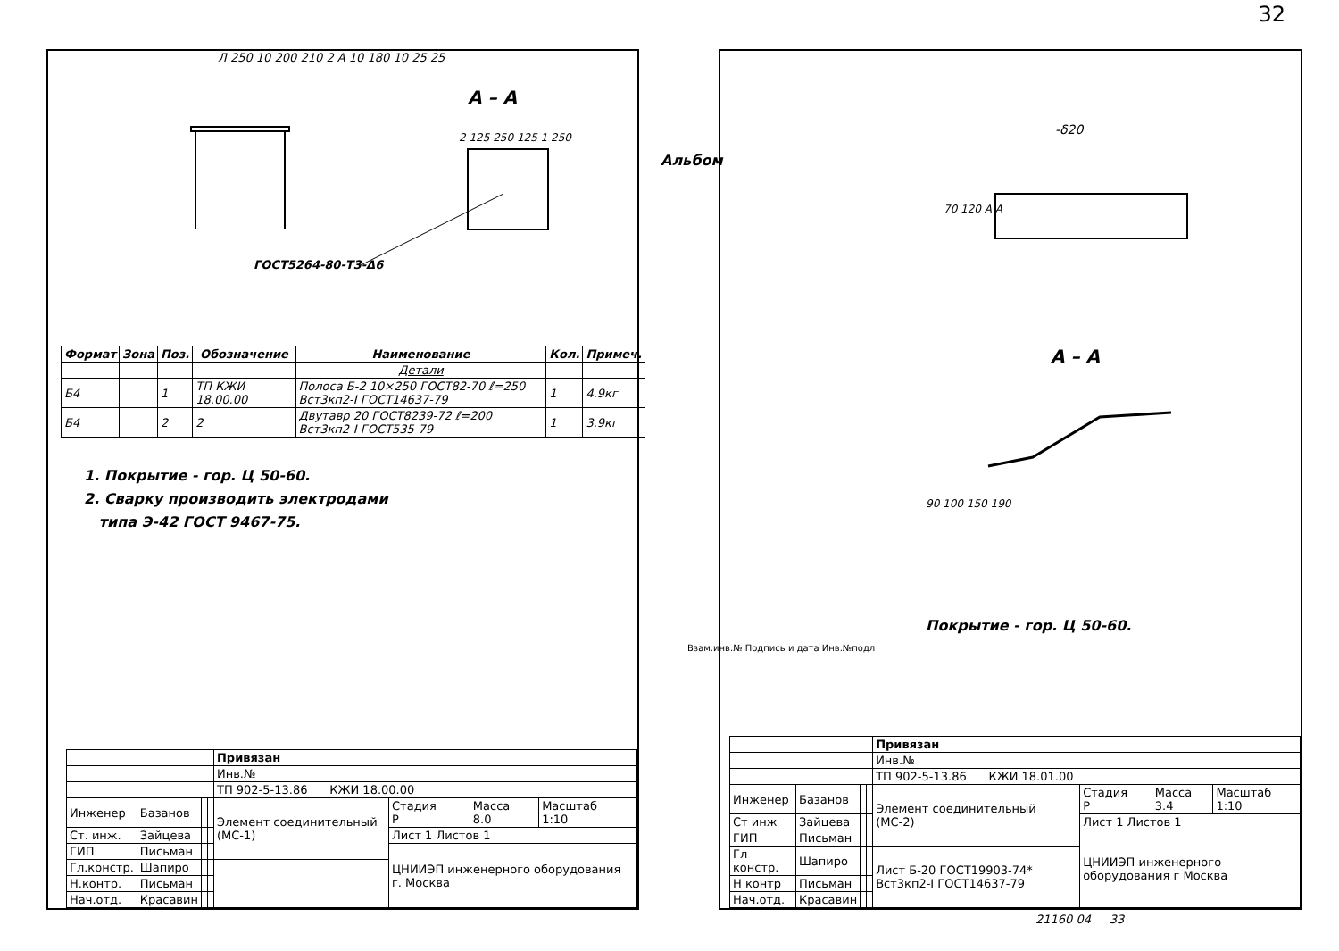32
Л 250 10 200 210 2 А 10 180 10 25 25
А – А
2 125 250 125 1 250
ГОСТ5264-80-Т3-Δ6
| Формат | Зона | Поз. | Обозначение | Наименование | Кол. | Примеч. |
| --- | --- | --- | --- | --- | --- | --- |
| | | | | Детали | | |
| Б4 | | 1 | ТП КЖИ 18.00.00 | Полоса Б-2 10×250 ГОСТ82-70 ℓ=250 Вст3кп2-I ГОСТ14637-79 | 1 | 4.9кг |
| Б4 | | 2 | 2 | Двутавр 20 ГОСТ8239-72 ℓ=200 Вст3кп2-I ГОСТ535-79 | 1 | 3.9кг |
1. Покрытие - гор. Ц 50-60.
2. Сварку производить электродами
типа Э-42 ГОСТ 9467-75.
| | | | | Привязан | | | |
| | | | | Инв.№ | | | |
| | | | | ТП 902-5-13.86 КЖИ 18.00.00 | | | |
| Инженер | Базанов | | | Элемент соединительный (МС-1) | Стадия Р | Масса 8.0 | Масштаб 1:10 |
| Ст. инж. | Зайцева | | | | Лист 1 Листов 1 | | |
| ГИП | Письман | | | | ЦНИИЭП инженерного оборудования г. Москва | | |
| Гл.констр. | Шапиро | | | | | | |
| Н.контр. | Письман | | | | | | |
| Нач.отд. | Красавин | | | | | | |
Альбом
-δ20
70 120 А А
А – А
90 100 150 190
Покрытие - гор. Ц 50-60.
| | | | | Привязан | | | |
| | | | | Инв.№ | | | |
| | | | | ТП 902-5-13.86 КЖИ 18.01.00 | | | |
| Инженер | Базанов | | | Элемент соединительный (МС-2) | Стадия Р | Масса 3.4 | Масштаб 1:10 |
| Ст инж | Зайцева | | | | Лист 1 Листов 1 | | |
| ГИП | Письман | | | | ЦНИИЭП инженерного оборудования г Москва | | |
| Гл констр. | Шапиро | | | Лист Б-20 ГОСТ19903-74* Вст3кп2-I ГОСТ14637-79 | | | |
| Н контр | Письман | | | | | | |
| Нач.отд. | Красавин | | | | | | |
Взам.инв.№ Подпись и дата Инв.№подл
21160 04 33